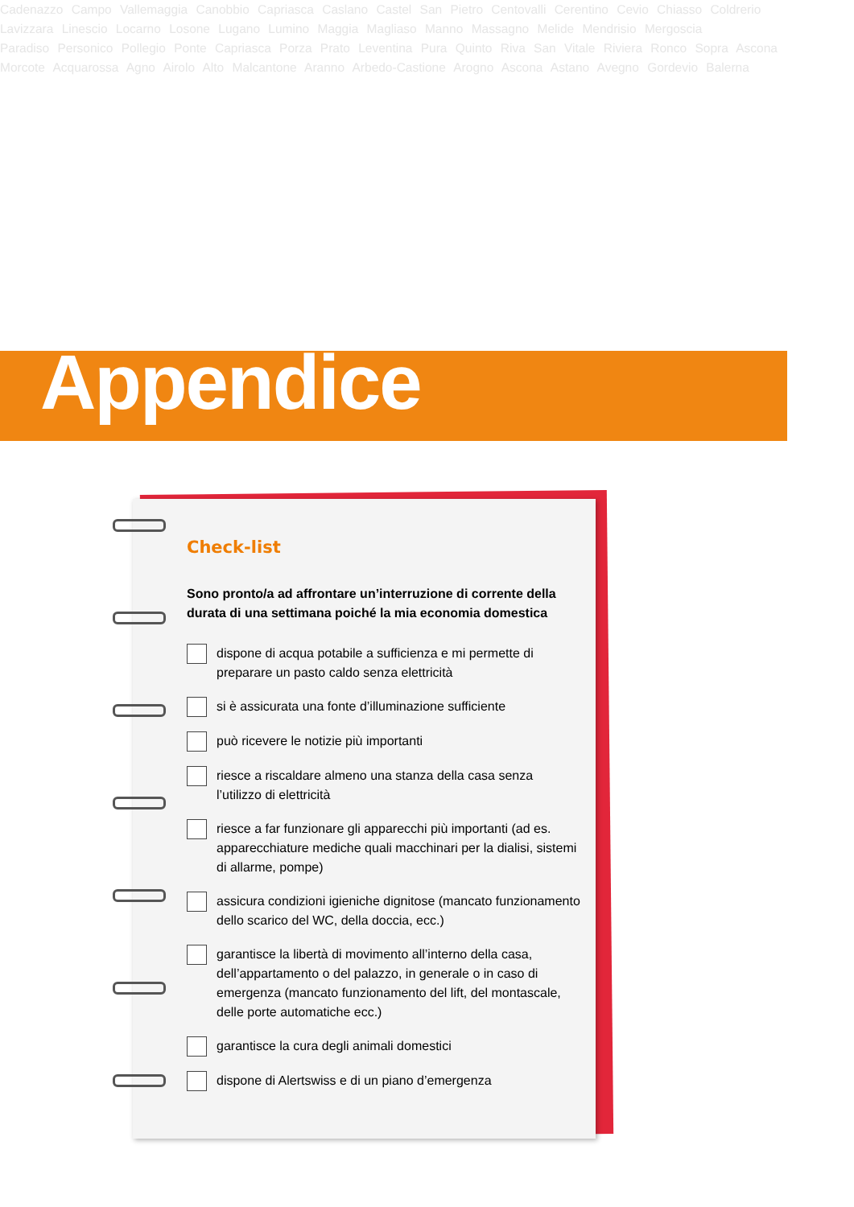Cadenazzo Campo Vallemaggia Canobbio Capriasca Caslano Castel San Pietro Centovalli Cerentino Cevio Chiasso Coldrerio
Lavizzara Linescio Locarno Losone Lugano Lumino Maggia Magliaso Manno Massagno Melide Mendrisio Mergoscia
Paradiso Personico Pollegio Ponte Capriasca Porza Prato Leventina Pura Quinto Riva San Vitale Riviera Ronco Sopra Ascona
Morcote Acquarossa Agno Airolo Alto Malcantone Aranno Arbedo-Castione Arogno Ascona Astano Avegno Gordevio Balerna
Appendice
Check-list
Sono pronto/a ad affrontare un’interruzione di corrente della durata di una settimana poiché la mia economia domestica
dispone di acqua potabile a sufficienza e mi permette di preparare un pasto caldo senza elettricità
si è assicurata una fonte d’illuminazione sufficiente
può ricevere le notizie più importanti
riesce a riscaldare almeno una stanza della casa senza l’utilizzo di elettricità
riesce a far funzionare gli apparecchi più importanti (ad es. apparecchiature mediche quali macchinari per la dialisi, sistemi di allarme, pompe)
assicura condizioni igieniche dignitose (mancato funzionamento dello scarico del WC, della doccia, ecc.)
garantisce la libertà di movimento all’interno della casa, dell’appartamento o del palazzo, in generale o in caso di emergenza (mancato funzionamento del lift, del montascale, delle porte automatiche ecc.)
garantisce la cura degli animali domestici
dispone di Alertswiss e di un piano d’emergenza